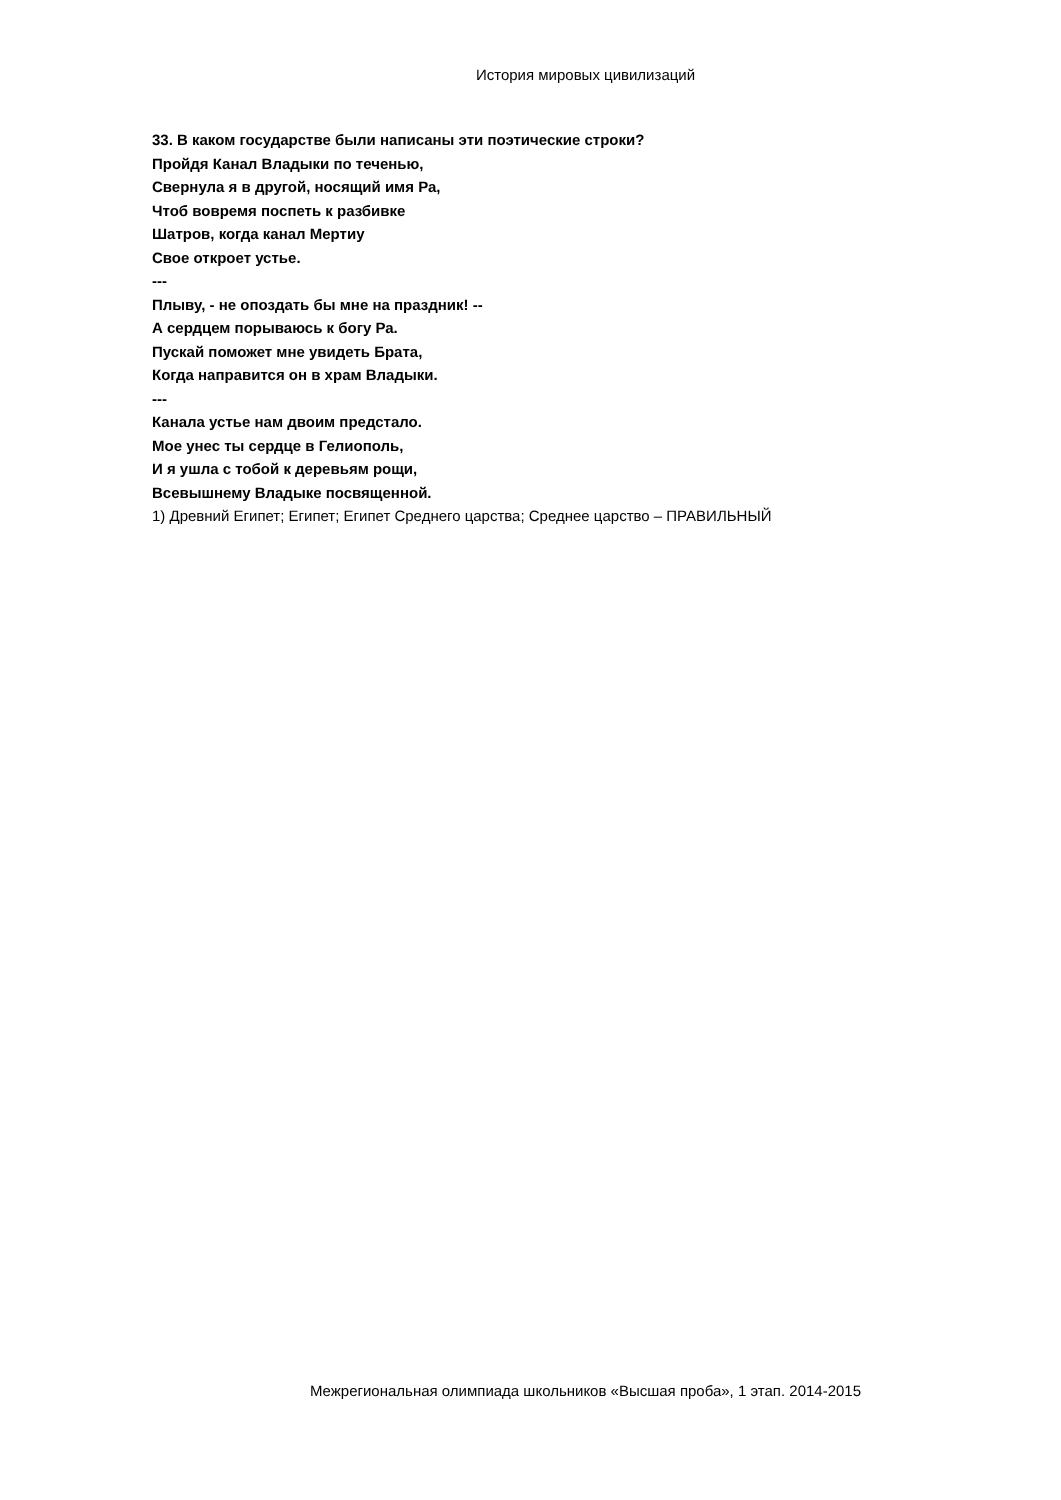История мировых цивилизаций
33. В каком государстве были написаны эти поэтические строки?
Пройдя Канал Владыки по теченью,
Свернула я в другой, носящий имя Ра,
Чтоб вовремя поспеть к разбивке
Шатров, когда канал Мертиу
Свое откроет устье.
---
Плыву, - не опоздать бы мне на праздник! --
А сердцем порываюсь к богу Ра.
Пускай поможет мне увидеть Брата,
Когда направится он в храм Владыки.
---
Канала устье нам двоим предстало.
Мое унес ты сердце в Гелиополь,
И я ушла с тобой к деревьям рощи,
Всевышнему Владыке посвященной.
1) Древний Египет; Египет; Египет Среднего царства; Среднее царство – ПРАВИЛЬНЫЙ
Межрегиональная олимпиада школьников «Высшая проба», 1 этап. 2014-2015